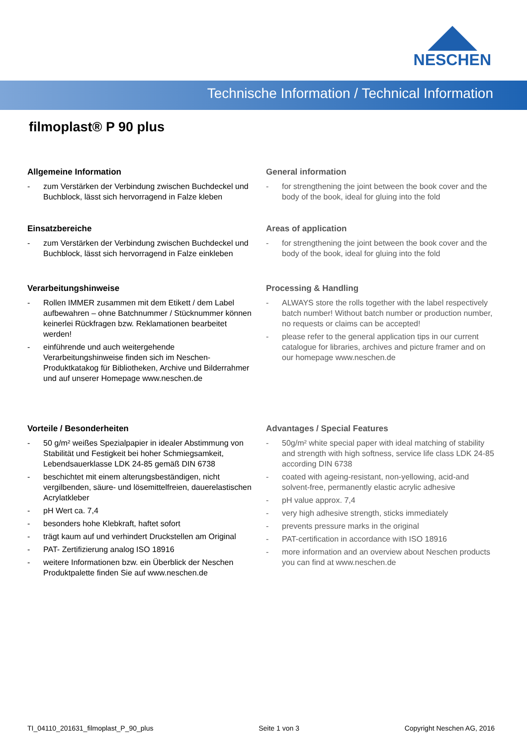NESCHEN
Technische Information / Technical Information
filmoplast® P 90 plus
Allgemeine Information
- zum Verstärken der Verbindung zwischen Buchdeckel und Buchblock, lässt sich hervorragend in Falze kleben
General information
- for strengthening the joint between the book cover and the body of the book, ideal for gluing into the fold
Einsatzbereiche
- zum Verstärken der Verbindung zwischen Buchdeckel und Buchblock, lässt sich hervorragend in Falze einkleben
Areas of application
- for strengthening the joint between the book cover and the body of the book, ideal for gluing into the fold
Verarbeitungshinweise
- Rollen IMMER zusammen mit dem Etikett / dem Label aufbewahren – ohne Batchnummer / Stücknummer können keinerlei Rückfragen bzw. Reklamationen bearbeitet werden!
- einführende und auch weitergehende Verarbeitungshinweise finden sich im Neschen-Produktkatakog für Bibliotheken, Archive und Bilderrahmer und auf unserer Homepage www.neschen.de
Processing & Handling
- ALWAYS store the rolls together with the label respectively batch number! Without batch number or production number, no requests or claims can be accepted!
- please refer to the general application tips in our current catalogue for libraries, archives and picture framer and on our homepage www.neschen.de
Vorteile / Besonderheiten
- 50 g/m² weißes Spezialpapier in idealer Abstimmung von Stabilität und Festigkeit bei hoher Schmiegsamkeit, Lebendsauerklasse LDK 24-85 gemäß DIN 6738
- beschichtet mit einem alterungsbeständigen, nicht vergilbenden, säure- und lösemittelfreien, dauerelastischen Acrylatkleber
- pH Wert ca. 7,4
- besonders hohe Klebkraft, haftet sofort
- trägt kaum auf und verhindert Druckstellen am Original
- PAT- Zertifizierung analog ISO 18916
- weitere Informationen bzw. ein Überblick der Neschen Produktpalette finden Sie auf www.neschen.de
Advantages / Special Features
- 50g/m² white special paper with ideal matching of stability and strength with high softness, service life class LDK 24-85 according DIN 6738
- coated with ageing-resistant, non-yellowing, acid-and solvent-free, permanently elastic acrylic adhesive
- pH value approx. 7,4
- very high adhesive strength, sticks immediately
- prevents pressure marks in the original
- PAT-certification in accordance with ISO 18916
- more information and an overview about Neschen products you can find at www.neschen.de
TI_04110_201631_filmoplast_P_90_plus Seite 1 von 3 Copyright Neschen AG, 2016